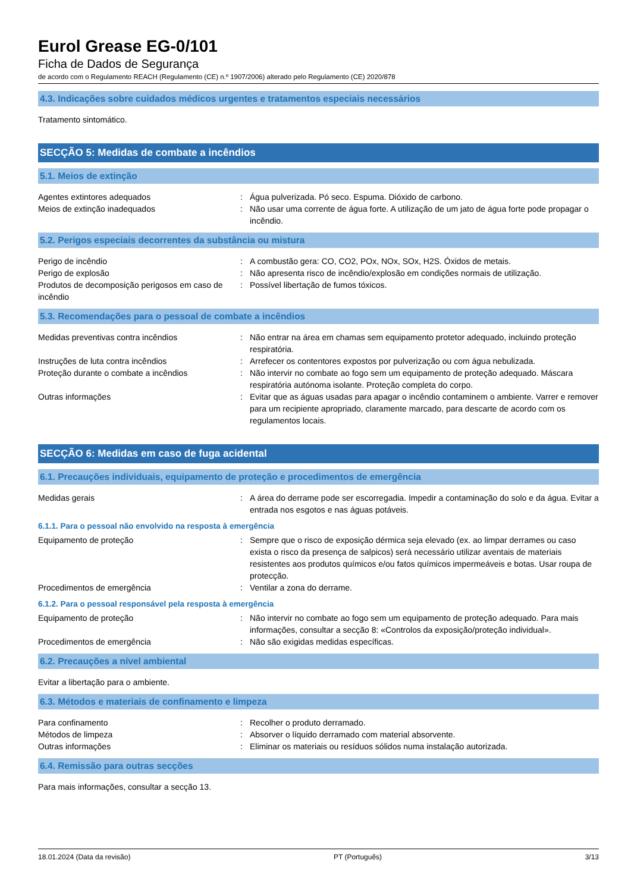Eurol Grease EG-0/101
Ficha de Dados de Segurança
de acordo com o Regulamento REACH (Regulamento (CE) n.º 1907/2006) alterado pelo Regulamento (CE) 2020/878
4.3. Indicações sobre cuidados médicos urgentes e tratamentos especiais necessários
Tratamento sintomático.
SECÇÃO 5: Medidas de combate a incêndios
5.1. Meios de extinção
Agentes extintores adequados : Água pulverizada. Pó seco. Espuma. Dióxido de carbono.
Meios de extinção inadequados : Não usar uma corrente de água forte. A utilização de um jato de água forte pode propagar o incêndio.
5.2. Perigos especiais decorrentes da substância ou mistura
Perigo de incêndio : A combustão gera: CO, CO2, POx, NOx, SOx, H2S. Óxidos de metais.
Perigo de explosão : Não apresenta risco de incêndio/explosão em condições normais de utilização.
Produtos de decomposição perigosos em caso de incêndio
: Possível libertação de fumos tóxicos.
5.3. Recomendações para o pessoal de combate a incêndios
Medidas preventivas contra incêndios : Não entrar na área em chamas sem equipamento protetor adequado, incluindo proteção respiratória.
Instruções de luta contra incêndios : Arrefecer os contentores expostos por pulverização ou com água nebulizada.
Proteção durante o combate a incêndios : Não intervir no combate ao fogo sem um equipamento de proteção adequado. Máscara respiratória autónoma isolante. Proteção completa do corpo.
Outras informações : Evitar que as águas usadas para apagar o incêndio contaminem o ambiente. Varrer e remover para um recipiente apropriado, claramente marcado, para descarte de acordo com os regulamentos locais.
SECÇÃO 6: Medidas em caso de fuga acidental
6.1. Precauções individuais, equipamento de proteção e procedimentos de emergência
Medidas gerais : A área do derrame pode ser escorregadia. Impedir a contaminação do solo e da água. Evitar a entrada nos esgotos e nas águas potáveis.
6.1.1. Para o pessoal não envolvido na resposta à emergência
Equipamento de proteção : Sempre que o risco de exposição dérmica seja elevado (ex. ao limpar derrames ou caso exista o risco da presença de salpicos) será necessário utilizar aventais de materiais resistentes aos produtos químicos e/ou fatos químicos impermeáveis e botas. Usar roupa de protecção.
Procedimentos de emergência : Ventilar a zona do derrame.
6.1.2. Para o pessoal responsável pela resposta à emergência
Equipamento de proteção : Não intervir no combate ao fogo sem um equipamento de proteção adequado. Para mais informações, consultar a secção 8: «Controlos da exposição/proteção individual».
Procedimentos de emergência : Não são exigidas medidas específicas.
6.2. Precauções a nível ambiental
Evitar a libertação para o ambiente.
6.3. Métodos e materiais de confinamento e limpeza
Para confinamento : Recolher o produto derramado.
Métodos de limpeza : Absorver o líquido derramado com material absorvente.
Outras informações : Eliminar os materiais ou resíduos sólidos numa instalação autorizada.
6.4. Remissão para outras secções
Para mais informações, consultar a secção 13.
18.01.2024 (Data da revisão) PT (Português) 3/13